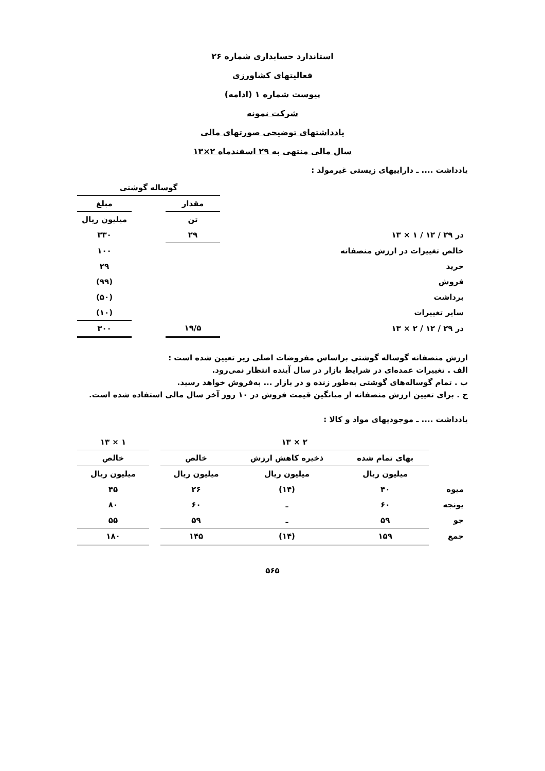استاندارد حسابداری شماره ۲۶
فعالیتهای کشاورزی
پیوست شماره ۱ (ادامه)
شرکت نمونه
یادداشتهای توضیحی صورتهای مالی
سال مالی منتهی به ۲۹ اسفندماه ۲×۱۳
یادداشت .... ـ داراییهای زیستی غیرمولد :
| | | | گوساله گوشتی | | |
| | | | مقدار | | مبلغ |
| | | | تن | | میلیون ریال |
| در ۲۹ / ۱۲ / ۱ × ۱۳ | | | ۲۹ | | ۳۳۰ |
| خالص تغییرات در ارزش منصفانه | | | | | ۱۰۰ |
| خرید | | | | | ۲۹ |
| فروش | | | | | (۹۹) |
| برداشت | | | | | (۵۰) |
| سایر تغییرات | | | | | (۱۰) |
| در ۲۹ / ۱۲ / ۲ × ۱۳ | | | ۱۹/۵ | | ۳۰۰ |
ارزش منصفانه گوساله گوشتی براساس مفروضات اصلی زیر تعیین شده است :
الف . تغییرات عمده‌ای در شرایط بازار در سال آینده انتظار نمی‌رود.
ب . تمام گوساله‌های گوشتی به‌طور زنده و در بازار ... به‌فروش خواهد رسید.
ج . برای تعیین ارزش منصفانه از میانگین قیمت فروش در ۱۰ روز آخر سال مالی استفاده شده است.
یادداشت .... ـ موجودیهای مواد و کالا :
| | ۲ × ۱۳ | | | | ۱ × ۱۳ |
| | بهای تمام شده | ذخیره کاهش ارزش | خالص | | خالص |
| | میلیون ریال | میلیون ریال | میلیون ریال | | میلیون ریال |
| میوه | ۴۰ | (۱۴) | ۲۶ | | ۴۵ |
| یونجه | ۶۰ | ـ | ۶۰ | | ۸۰ |
| جو | ۵۹ | ـ | ۵۹ | | ۵۵ |
| جمع | ۱۵۹ | (۱۴) | ۱۴۵ | | ۱۸۰ |
۵۶۵